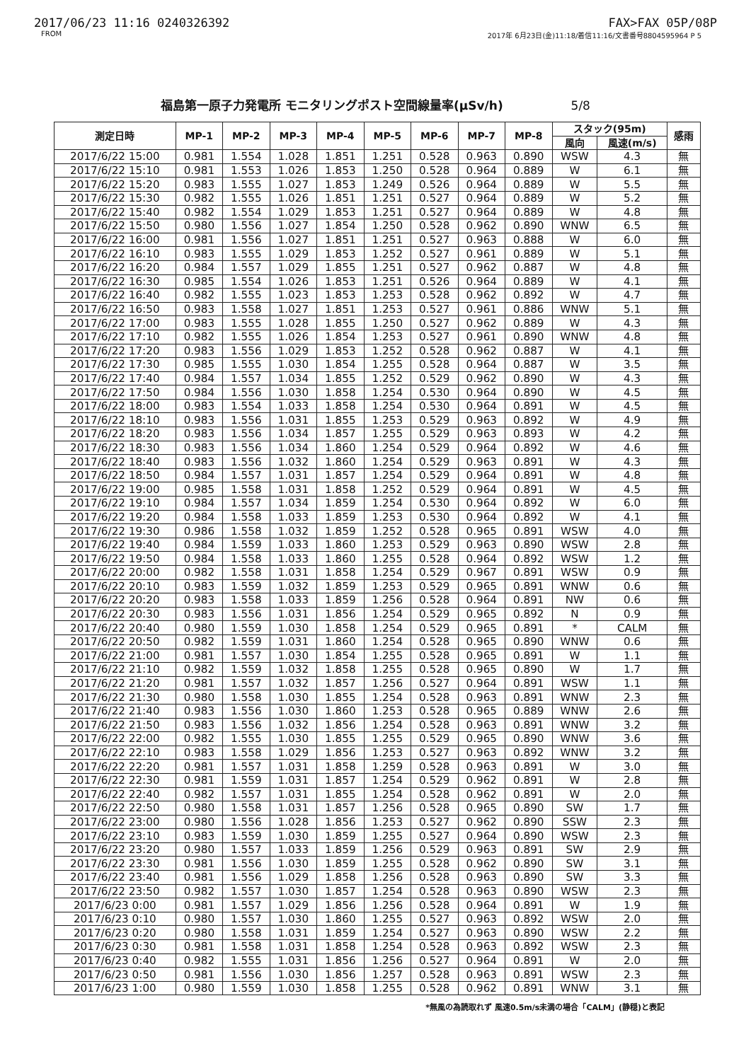2017/06/23 11:16 0240326392 FAX>FAX 05P/08P
FROM 2017年 6月23日(金)11:18/着信11:16/文書番号8804595964 P 5
福島第一原子力発電所 モニタリングポスト空間線量率(μSv/h) 5/8
| 測定日時 | MP-1 | MP-2 | MP-3 | MP-4 | MP-5 | MP-6 | MP-7 | MP-8 | スタック(95m) | | 感雨 |
| --- | --- | --- | --- | --- | --- | --- | --- | --- | --- | --- | --- |
| | | | | | | | | | 風向 | 風速(m/s) | |
| 2017/6/22 15:00 | 0.981 | 1.554 | 1.028 | 1.851 | 1.251 | 0.528 | 0.963 | 0.890 | WSW | 4.3 | 無 |
| 2017/6/22 15:10 | 0.981 | 1.553 | 1.026 | 1.853 | 1.250 | 0.528 | 0.964 | 0.889 | W | 6.1 | 無 |
| 2017/6/22 15:20 | 0.983 | 1.555 | 1.027 | 1.853 | 1.249 | 0.526 | 0.964 | 0.889 | W | 5.5 | 無 |
| 2017/6/22 15:30 | 0.982 | 1.555 | 1.026 | 1.851 | 1.251 | 0.527 | 0.964 | 0.889 | W | 5.2 | 無 |
| 2017/6/22 15:40 | 0.982 | 1.554 | 1.029 | 1.853 | 1.251 | 0.527 | 0.964 | 0.889 | W | 4.8 | 無 |
| 2017/6/22 15:50 | 0.980 | 1.556 | 1.027 | 1.854 | 1.250 | 0.528 | 0.962 | 0.890 | WNW | 6.5 | 無 |
| 2017/6/22 16:00 | 0.981 | 1.556 | 1.027 | 1.851 | 1.251 | 0.527 | 0.963 | 0.888 | W | 6.0 | 無 |
| 2017/6/22 16:10 | 0.983 | 1.555 | 1.029 | 1.853 | 1.252 | 0.527 | 0.961 | 0.889 | W | 5.1 | 無 |
| 2017/6/22 16:20 | 0.984 | 1.557 | 1.029 | 1.855 | 1.251 | 0.527 | 0.962 | 0.887 | W | 4.8 | 無 |
| 2017/6/22 16:30 | 0.985 | 1.554 | 1.026 | 1.853 | 1.251 | 0.526 | 0.964 | 0.889 | W | 4.1 | 無 |
| 2017/6/22 16:40 | 0.982 | 1.555 | 1.023 | 1.853 | 1.253 | 0.528 | 0.962 | 0.892 | W | 4.7 | 無 |
| 2017/6/22 16:50 | 0.983 | 1.558 | 1.027 | 1.851 | 1.253 | 0.527 | 0.961 | 0.886 | WNW | 5.1 | 無 |
| 2017/6/22 17:00 | 0.983 | 1.555 | 1.028 | 1.855 | 1.250 | 0.527 | 0.962 | 0.889 | W | 4.3 | 無 |
| 2017/6/22 17:10 | 0.982 | 1.555 | 1.026 | 1.854 | 1.253 | 0.527 | 0.961 | 0.890 | WNW | 4.8 | 無 |
| 2017/6/22 17:20 | 0.983 | 1.556 | 1.029 | 1.853 | 1.252 | 0.528 | 0.962 | 0.887 | W | 4.1 | 無 |
| 2017/6/22 17:30 | 0.985 | 1.555 | 1.030 | 1.854 | 1.255 | 0.528 | 0.964 | 0.887 | W | 3.5 | 無 |
| 2017/6/22 17:40 | 0.984 | 1.557 | 1.034 | 1.855 | 1.252 | 0.529 | 0.962 | 0.890 | W | 4.3 | 無 |
| 2017/6/22 17:50 | 0.984 | 1.556 | 1.030 | 1.858 | 1.254 | 0.530 | 0.964 | 0.890 | W | 4.5 | 無 |
| 2017/6/22 18:00 | 0.983 | 1.554 | 1.033 | 1.858 | 1.254 | 0.530 | 0.964 | 0.891 | W | 4.5 | 無 |
| 2017/6/22 18:10 | 0.983 | 1.556 | 1.031 | 1.855 | 1.253 | 0.529 | 0.963 | 0.892 | W | 4.9 | 無 |
| 2017/6/22 18:20 | 0.983 | 1.556 | 1.034 | 1.857 | 1.255 | 0.529 | 0.963 | 0.893 | W | 4.2 | 無 |
| 2017/6/22 18:30 | 0.983 | 1.556 | 1.034 | 1.860 | 1.254 | 0.529 | 0.964 | 0.892 | W | 4.6 | 無 |
| 2017/6/22 18:40 | 0.983 | 1.556 | 1.032 | 1.860 | 1.254 | 0.529 | 0.963 | 0.891 | W | 4.3 | 無 |
| 2017/6/22 18:50 | 0.984 | 1.557 | 1.031 | 1.857 | 1.254 | 0.529 | 0.964 | 0.891 | W | 4.8 | 無 |
| 2017/6/22 19:00 | 0.985 | 1.558 | 1.031 | 1.858 | 1.252 | 0.529 | 0.964 | 0.891 | W | 4.5 | 無 |
| 2017/6/22 19:10 | 0.984 | 1.557 | 1.034 | 1.859 | 1.254 | 0.530 | 0.964 | 0.892 | W | 6.0 | 無 |
| 2017/6/22 19:20 | 0.984 | 1.558 | 1.033 | 1.859 | 1.253 | 0.530 | 0.964 | 0.892 | W | 4.1 | 無 |
| 2017/6/22 19:30 | 0.986 | 1.558 | 1.032 | 1.859 | 1.252 | 0.528 | 0.965 | 0.891 | WSW | 4.0 | 無 |
| 2017/6/22 19:40 | 0.984 | 1.559 | 1.033 | 1.860 | 1.253 | 0.529 | 0.963 | 0.890 | WSW | 2.8 | 無 |
| 2017/6/22 19:50 | 0.984 | 1.558 | 1.033 | 1.860 | 1.255 | 0.528 | 0.964 | 0.892 | WSW | 1.2 | 無 |
| 2017/6/22 20:00 | 0.982 | 1.558 | 1.031 | 1.858 | 1.254 | 0.529 | 0.967 | 0.891 | WSW | 0.9 | 無 |
| 2017/6/22 20:10 | 0.983 | 1.559 | 1.032 | 1.859 | 1.253 | 0.529 | 0.965 | 0.891 | WNW | 0.6 | 無 |
| 2017/6/22 20:20 | 0.983 | 1.558 | 1.033 | 1.859 | 1.256 | 0.528 | 0.964 | 0.891 | NW | 0.6 | 無 |
| 2017/6/22 20:30 | 0.983 | 1.556 | 1.031 | 1.856 | 1.254 | 0.529 | 0.965 | 0.892 | N | 0.9 | 無 |
| 2017/6/22 20:40 | 0.980 | 1.559 | 1.030 | 1.858 | 1.254 | 0.529 | 0.965 | 0.891 | * | CALM | 無 |
| 2017/6/22 20:50 | 0.982 | 1.559 | 1.031 | 1.860 | 1.254 | 0.528 | 0.965 | 0.890 | WNW | 0.6 | 無 |
| 2017/6/22 21:00 | 0.981 | 1.557 | 1.030 | 1.854 | 1.255 | 0.528 | 0.965 | 0.891 | W | 1.1 | 無 |
| 2017/6/22 21:10 | 0.982 | 1.559 | 1.032 | 1.858 | 1.255 | 0.528 | 0.965 | 0.890 | W | 1.7 | 無 |
| 2017/6/22 21:20 | 0.981 | 1.557 | 1.032 | 1.857 | 1.256 | 0.527 | 0.964 | 0.891 | WSW | 1.1 | 無 |
| 2017/6/22 21:30 | 0.980 | 1.558 | 1.030 | 1.855 | 1.254 | 0.528 | 0.963 | 0.891 | WNW | 2.3 | 無 |
| 2017/6/22 21:40 | 0.983 | 1.556 | 1.030 | 1.860 | 1.253 | 0.528 | 0.965 | 0.889 | WNW | 2.6 | 無 |
| 2017/6/22 21:50 | 0.983 | 1.556 | 1.032 | 1.856 | 1.254 | 0.528 | 0.963 | 0.891 | WNW | 3.2 | 無 |
| 2017/6/22 22:00 | 0.982 | 1.555 | 1.030 | 1.855 | 1.255 | 0.529 | 0.965 | 0.890 | WNW | 3.6 | 無 |
| 2017/6/22 22:10 | 0.983 | 1.558 | 1.029 | 1.856 | 1.253 | 0.527 | 0.963 | 0.892 | WNW | 3.2 | 無 |
| 2017/6/22 22:20 | 0.981 | 1.557 | 1.031 | 1.858 | 1.259 | 0.528 | 0.963 | 0.891 | W | 3.0 | 無 |
| 2017/6/22 22:30 | 0.981 | 1.559 | 1.031 | 1.857 | 1.254 | 0.529 | 0.962 | 0.891 | W | 2.8 | 無 |
| 2017/6/22 22:40 | 0.982 | 1.557 | 1.031 | 1.855 | 1.254 | 0.528 | 0.962 | 0.891 | W | 2.0 | 無 |
| 2017/6/22 22:50 | 0.980 | 1.558 | 1.031 | 1.857 | 1.256 | 0.528 | 0.965 | 0.890 | SW | 1.7 | 無 |
| 2017/6/22 23:00 | 0.980 | 1.556 | 1.028 | 1.856 | 1.253 | 0.527 | 0.962 | 0.890 | SSW | 2.3 | 無 |
| 2017/6/22 23:10 | 0.983 | 1.559 | 1.030 | 1.859 | 1.255 | 0.527 | 0.964 | 0.890 | WSW | 2.3 | 無 |
| 2017/6/22 23:20 | 0.980 | 1.557 | 1.033 | 1.859 | 1.256 | 0.529 | 0.963 | 0.891 | SW | 2.9 | 無 |
| 2017/6/22 23:30 | 0.981 | 1.556 | 1.030 | 1.859 | 1.255 | 0.528 | 0.962 | 0.890 | SW | 3.1 | 無 |
| 2017/6/22 23:40 | 0.981 | 1.556 | 1.029 | 1.858 | 1.256 | 0.528 | 0.963 | 0.890 | SW | 3.3 | 無 |
| 2017/6/22 23:50 | 0.982 | 1.557 | 1.030 | 1.857 | 1.254 | 0.528 | 0.963 | 0.890 | WSW | 2.3 | 無 |
| 2017/6/23 0:00 | 0.981 | 1.557 | 1.029 | 1.856 | 1.256 | 0.528 | 0.964 | 0.891 | W | 1.9 | 無 |
| 2017/6/23 0:10 | 0.980 | 1.557 | 1.030 | 1.860 | 1.255 | 0.527 | 0.963 | 0.892 | WSW | 2.0 | 無 |
| 2017/6/23 0:20 | 0.980 | 1.558 | 1.031 | 1.859 | 1.254 | 0.527 | 0.963 | 0.890 | WSW | 2.2 | 無 |
| 2017/6/23 0:30 | 0.981 | 1.558 | 1.031 | 1.858 | 1.254 | 0.528 | 0.963 | 0.892 | WSW | 2.3 | 無 |
| 2017/6/23 0:40 | 0.982 | 1.555 | 1.031 | 1.856 | 1.256 | 0.527 | 0.964 | 0.891 | W | 2.0 | 無 |
| 2017/6/23 0:50 | 0.981 | 1.556 | 1.030 | 1.856 | 1.257 | 0.528 | 0.963 | 0.891 | WSW | 2.3 | 無 |
| 2017/6/23 1:00 | 0.980 | 1.559 | 1.030 | 1.858 | 1.255 | 0.528 | 0.962 | 0.891 | WNW | 3.1 | 無 |
*無風の為読取れず 風速0.5m/s未満の場合「CALM」(静穏)と表記